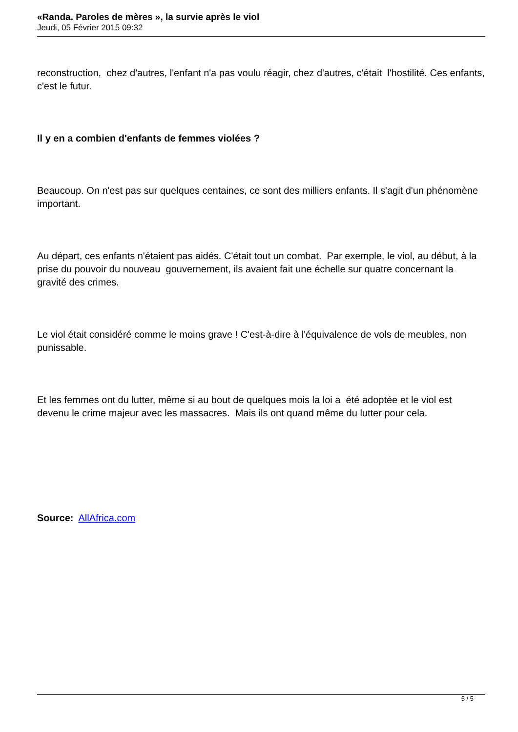«Randa. Paroles de mères », la survie après le viol
Jeudi, 05 Février 2015 09:32
reconstruction, chez d'autres, l'enfant n'a pas voulu réagir, chez d'autres, c'était l'hostilité. Ces enfants, c'est le futur.
Il y en a combien d'enfants de femmes violées ?
Beaucoup. On n'est pas sur quelques centaines, ce sont des milliers enfants. Il s'agit d'un phénomène important.
Au départ, ces enfants n'étaient pas aidés. C'était tout un combat. Par exemple, le viol, au début, à la prise du pouvoir du nouveau gouvernement, ils avaient fait une échelle sur quatre concernant la gravité des crimes.
Le viol était considéré comme le moins grave ! C'est-à-dire à l'équivalence de vols de meubles, non punissable.
Et les femmes ont du lutter, même si au bout de quelques mois la loi a été adoptée et le viol est devenu le crime majeur avec les massacres. Mais ils ont quand même du lutter pour cela.
Source: AllAfrica.com
5 / 5